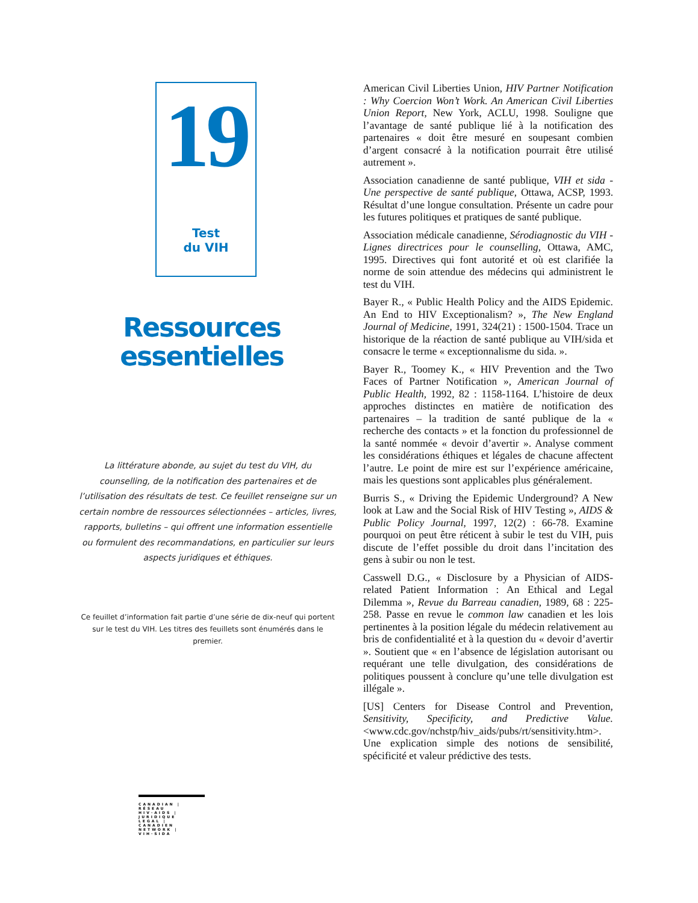19
Test
du VIH
Ressources essentielles
La littérature abonde, au sujet du test du VIH, du counselling, de la notification des partenaires et de l’utilisation des résultats de test. Ce feuillet renseigne sur un certain nombre de ressources sélectionnées – articles, livres, rapports, bulletins – qui offrent une information essentielle ou formulent des recommandations, en particulier sur leurs aspects juridiques et éthiques.
Ce feuillet d’information fait partie d’une série de dix-neuf qui portent sur le test du VIH. Les titres des feuillets sont énumérés dans le premier.
CANADIAN | RÉSEAU
HIV·AIDS | JURIDIQUE
LEGAL | CANADIEN
NETWORK | VIH·SIDA
American Civil Liberties Union, HIV Partner Notification : Why Coercion Won’t Work. An American Civil Liberties Union Report, New York, ACLU, 1998. Souligne que l’avantage de santé publique lié à la notification des partenaires « doit être mesuré en soupesant combien d’argent consacré à la notification pourrait être utilisé autrement ».
Association canadienne de santé publique, VIH et sida - Une perspective de santé publique, Ottawa, ACSP, 1993. Résultat d’une longue consultation. Présente un cadre pour les futures politiques et pratiques de santé publique.
Association médicale canadienne, Sérodiagnostic du VIH - Lignes directrices pour le counselling, Ottawa, AMC, 1995. Directives qui font autorité et où est clarifiée la norme de soin attendue des médecins qui administrent le test du VIH.
Bayer R., « Public Health Policy and the AIDS Epidemic. An End to HIV Exceptionalism? », The New England Journal of Medicine, 1991, 324(21) : 1500-1504. Trace un historique de la réaction de santé publique au VIH/sida et consacre le terme « exceptionnalisme du sida. ».
Bayer R., Toomey K., « HIV Prevention and the Two Faces of Partner Notification », American Journal of Public Health, 1992, 82 : 1158-1164. L’histoire de deux approches distinctes en matière de notification des partenaires – la tradition de santé publique de la « recherche des contacts » et la fonction du professionnel de la santé nommée « devoir d’avertir ». Analyse comment les considérations éthiques et légales de chacune affectent l’autre. Le point de mire est sur l’expérience américaine, mais les questions sont applicables plus généralement.
Burris S., « Driving the Epidemic Underground? A New look at Law and the Social Risk of HIV Testing », AIDS & Public Policy Journal, 1997, 12(2) : 66-78. Examine pourquoi on peut être réticent à subir le test du VIH, puis discute de l’effet possible du droit dans l’incitation des gens à subir ou non le test.
Casswell D.G., « Disclosure by a Physician of AIDS-related Patient Information : An Ethical and Legal Dilemma », Revue du Barreau canadien, 1989, 68 : 225-258. Passe en revue le common law canadien et les lois pertinentes à la position légale du médecin relativement au bris de confidentialité et à la question du « devoir d’avertir ». Soutient que « en l’absence de législation autorisant ou requérant une telle divulgation, des considérations de politiques poussent à conclure qu’une telle divulgation est illégale ».
[US] Centers for Disease Control and Prevention, Sensitivity, Specificity, and Predictive Value. <www.cdc.gov/nchstp/hiv_aids/pubs/rt/sensitivity.htm>. Une explication simple des notions de sensibilité, spécificité et valeur prédictive des tests.